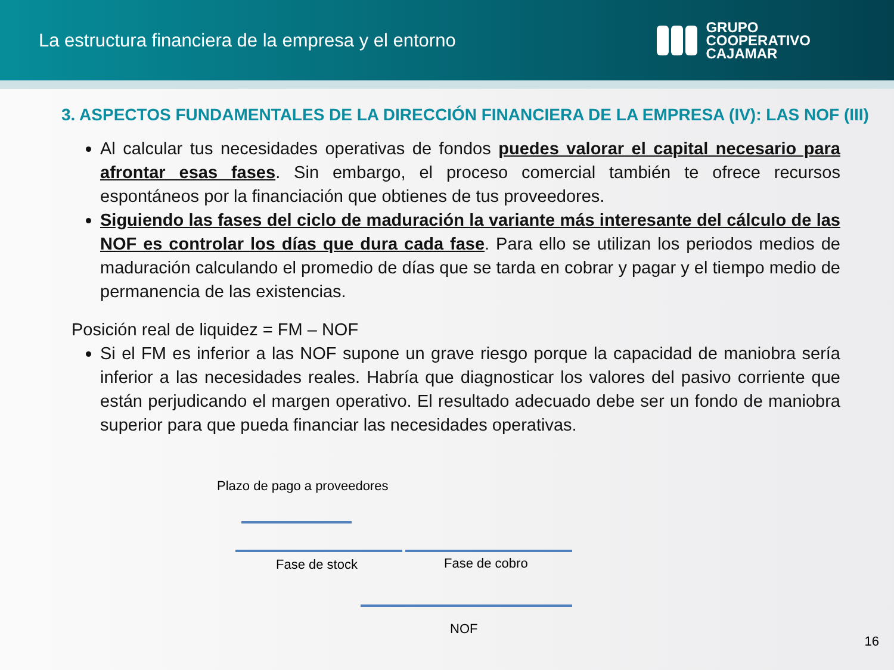La estructura financiera de la empresa y el entorno
GRUPO
COOPERATIVO
CAJAMAR
3. ASPECTOS FUNDAMENTALES DE LA DIRECCIÓN FINANCIERA DE LA EMPRESA (IV): LAS NOF (III)
Al calcular tus necesidades operativas de fondos puedes valorar el capital necesario para afrontar esas fases. Sin embargo, el proceso comercial también te ofrece recursos espontáneos por la financiación que obtienes de tus proveedores.
Siguiendo las fases del ciclo de maduración la variante más interesante del cálculo de las NOF es controlar los días que dura cada fase. Para ello se utilizan los periodos medios de maduración calculando el promedio de días que se tarda en cobrar y pagar y el tiempo medio de permanencia de las existencias.
Posición real de liquidez = FM – NOF
Si el FM es inferior a las NOF supone un grave riesgo porque la capacidad de maniobra sería inferior a las necesidades reales. Habría que diagnosticar los valores del pasivo corriente que están perjudicando el margen operativo. El resultado adecuado debe ser un fondo de maniobra superior para que pueda financiar las necesidades operativas.
Plazo de pago a proveedores
Fase de stock Fase de cobro
NOF
16